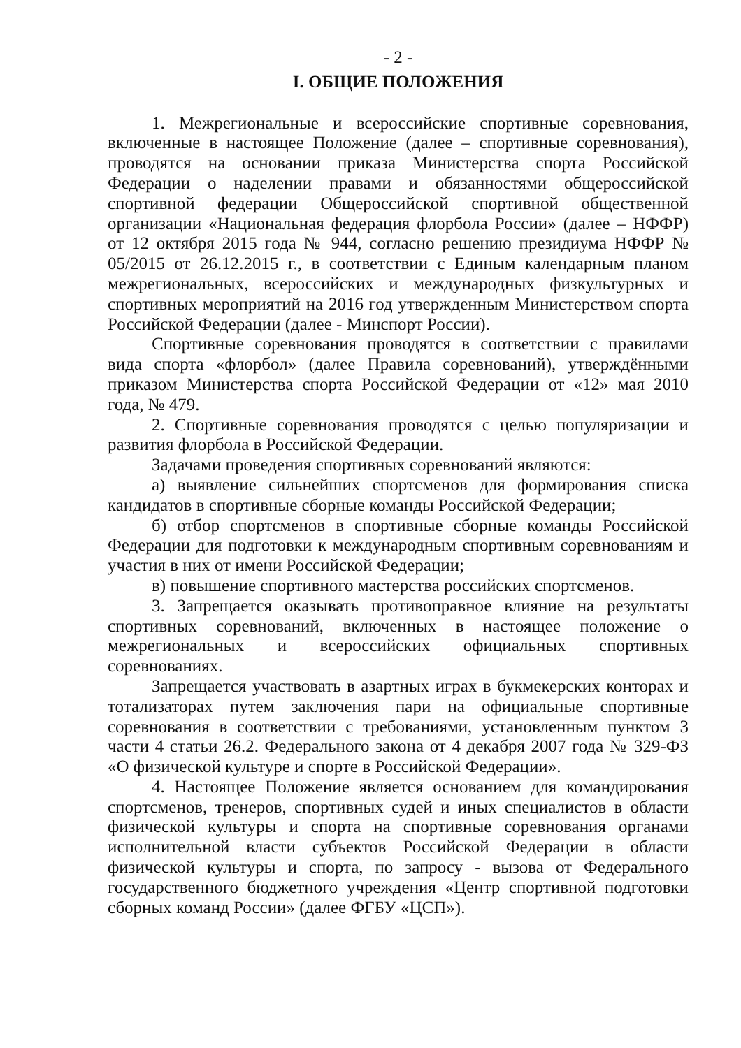- 2 -
I. ОБЩИЕ ПОЛОЖЕНИЯ
1. Межрегиональные и всероссийские спортивные соревнования, включенные в настоящее Положение (далее – спортивные соревнования), проводятся на основании приказа Министерства спорта Российской Федерации о наделении правами и обязанностями общероссийской спортивной федерации Общероссийской спортивной общественной организации «Национальная федерация флорбола России» (далее – НФФР) от 12 октября 2015 года № 944, согласно решению президиума НФФР № 05/2015 от 26.12.2015 г., в соответствии с Единым календарным планом межрегиональных, всероссийских и международных физкультурных и спортивных мероприятий на 2016 год утвержденным Министерством спорта Российской Федерации (далее - Минспорт России).
Спортивные соревнования проводятся в соответствии с правилами вида спорта «флорбол» (далее Правила соревнований), утверждёнными приказом Министерства спорта Российской Федерации от «12» мая 2010 года, № 479.
2. Спортивные соревнования проводятся с целью популяризации и развития флорбола в Российской Федерации.
Задачами проведения спортивных соревнований являются:
а) выявление сильнейших спортсменов для формирования списка кандидатов в спортивные сборные команды Российской Федерации;
б) отбор спортсменов в спортивные сборные команды Российской Федерации для подготовки к международным спортивным соревнованиям и участия в них от имени Российской Федерации;
в) повышение спортивного мастерства российских спортсменов.
3. Запрещается оказывать противоправное влияние на результаты спортивных соревнований, включенных в настоящее положение о межрегиональных и всероссийских официальных спортивных соревнованиях.
Запрещается участвовать в азартных играх в букмекерских конторах и тотализаторах путем заключения пари на официальные спортивные соревнования в соответствии с требованиями, установленным пунктом 3 части 4 статьи 26.2. Федерального закона от 4 декабря 2007 года № 329-ФЗ «О физической культуре и спорте в Российской Федерации».
4. Настоящее Положение является основанием для командирования спортсменов, тренеров, спортивных судей и иных специалистов в области физической культуры и спорта на спортивные соревнования органами исполнительной власти субъектов Российской Федерации в области физической культуры и спорта, по запросу - вызова от Федерального государственного бюджетного учреждения «Центр спортивной подготовки сборных команд России» (далее ФГБУ «ЦСП»).